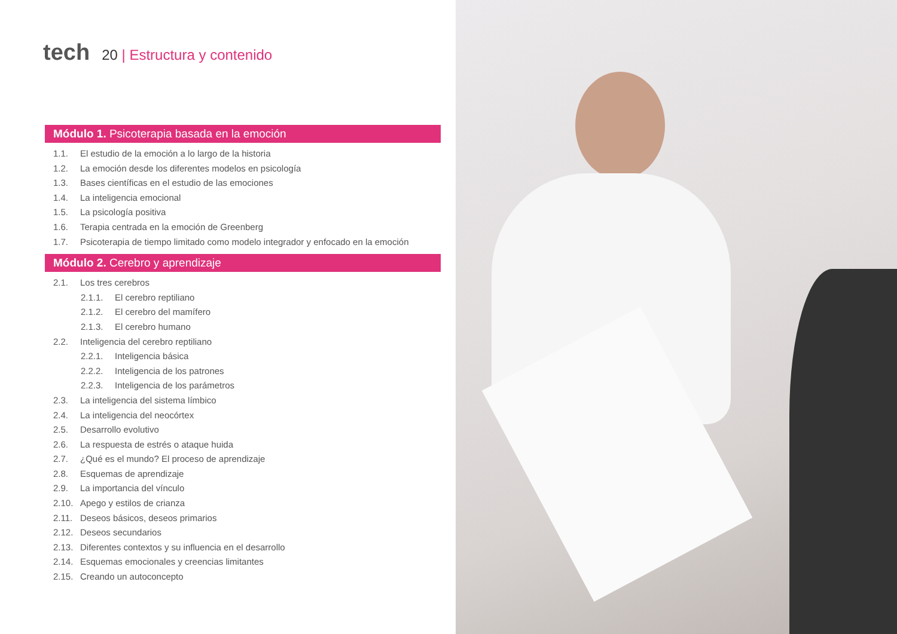tech
20 | Estructura y contenido
Módulo 1. Psicoterapia basada en la emoción
1.1. El estudio de la emoción a lo largo de la historia
1.2. La emoción desde los diferentes modelos en psicología
1.3. Bases científicas en el estudio de las emociones
1.4. La inteligencia emocional
1.5. La psicología positiva
1.6. Terapia centrada en la emoción de Greenberg
1.7. Psicoterapia de tiempo limitado como modelo integrador y enfocado en la emoción
Módulo 2. Cerebro y aprendizaje
2.1. Los tres cerebros
2.1.1. El cerebro reptiliano
2.1.2. El cerebro del mamífero
2.1.3. El cerebro humano
2.2. Inteligencia del cerebro reptiliano
2.2.1. Inteligencia básica
2.2.2. Inteligencia de los patrones
2.2.3. Inteligencia de los parámetros
2.3. La inteligencia del sistema límbico
2.4. La inteligencia del neocórtex
2.5. Desarrollo evolutivo
2.6. La respuesta de estrés o ataque huida
2.7. ¿Qué es el mundo? El proceso de aprendizaje
2.8. Esquemas de aprendizaje
2.9. La importancia del vínculo
2.10. Apego y estilos de crianza
2.11. Deseos básicos, deseos primarios
2.12. Deseos secundarios
2.13. Diferentes contextos y su influencia en el desarrollo
2.14. Esquemas emocionales y creencias limitantes
2.15. Creando un autoconcepto